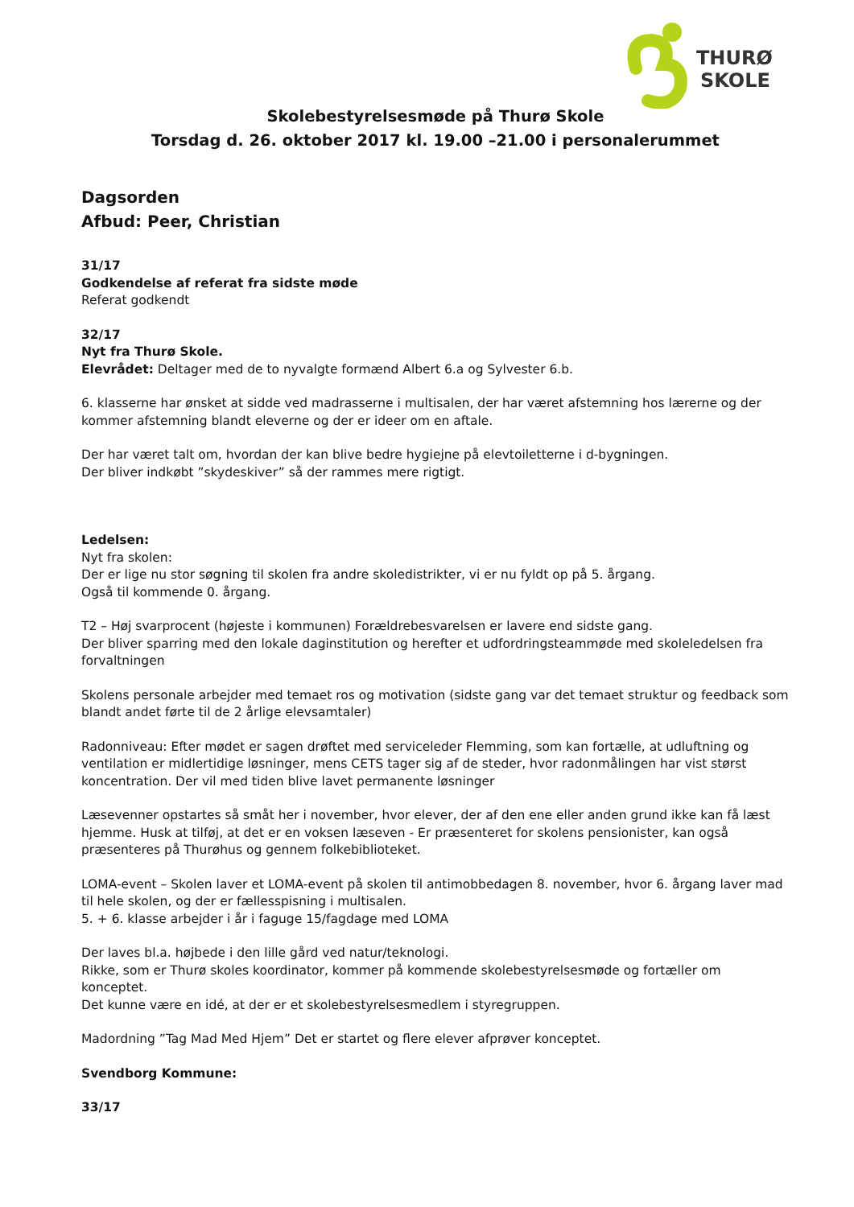THURØ
SKOLE
Skolebestyrelsesmøde på Thurø Skole
Torsdag d. 26. oktober 2017 kl. 19.00 –21.00 i personalerummet
Dagsorden
Afbud: Peer, Christian
31/17
Godkendelse af referat fra sidste møde
Referat godkendt
32/17
Nyt fra Thurø Skole.
Elevrådet: Deltager med de to nyvalgte formænd Albert 6.a og Sylvester 6.b.
6. klasserne har ønsket at sidde ved madrasserne i multisalen, der har været afstemning hos lærerne og der kommer afstemning blandt eleverne og der er ideer om en aftale.
Der har været talt om, hvordan der kan blive bedre hygiejne på elevtoiletterne i d-bygningen.
Der bliver indkøbt ”skydeskiver” så der rammes mere rigtigt.
Ledelsen:
Nyt fra skolen:
Der er lige nu stor søgning til skolen fra andre skoledistrikter, vi er nu fyldt op på 5. årgang.
Også til kommende 0. årgang.
T2 – Høj svarprocent (højeste i kommunen) Forældrebesvarelsen er lavere end sidste gang.
Der bliver sparring med den lokale daginstitution og herefter et udfordringsteammøde med skoleledelsen fra forvaltningen
Skolens personale arbejder med temaet ros og motivation (sidste gang var det temaet struktur og feedback som blandt andet førte til de 2 årlige elevsamtaler)
Radonniveau: Efter mødet er sagen drøftet med serviceleder Flemming, som kan fortælle, at udluftning og ventilation er midlertidige løsninger, mens CETS tager sig af de steder, hvor radonmålingen har vist størst koncentration. Der vil med tiden blive lavet permanente løsninger
Læsevenner opstartes så småt her i november, hvor elever, der af den ene eller anden grund ikke kan få læst hjemme. Husk at tilføj, at det er en voksen læseven - Er præsenteret for skolens pensionister, kan også præsenteres på Thurøhus og gennem folkebiblioteket.
LOMA-event – Skolen laver et LOMA-event på skolen til antimobbedagen 8. november, hvor 6. årgang laver mad til hele skolen, og der er fællesspisning i multisalen.
5. + 6. klasse arbejder i år i faguge 15/fagdage med LOMA
Der laves bl.a. højbede i den lille gård ved natur/teknologi.
Rikke, som er Thurø skoles koordinator, kommer på kommende skolebestyrelsesmøde og fortæller om konceptet.
Det kunne være en idé, at der er et skolebestyrelsesmedlem i styregruppen.
Madordning ”Tag Mad Med Hjem” Det er startet og flere elever afprøver konceptet.
Svendborg Kommune:
33/17